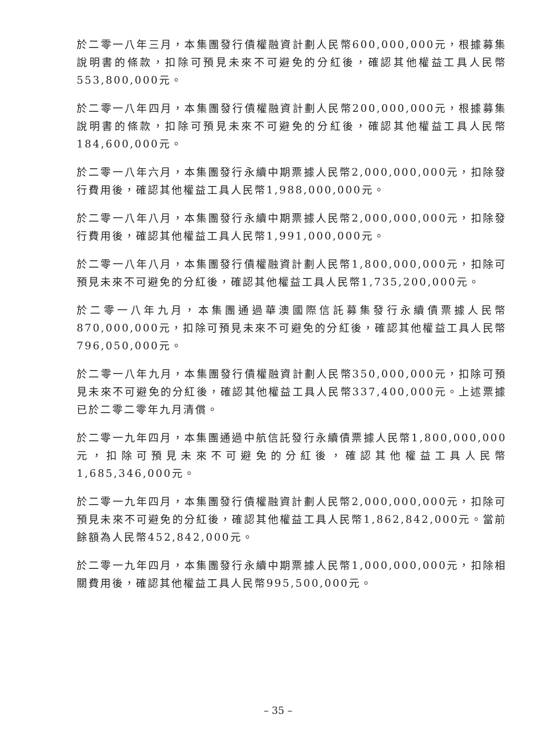於二零一八年三月，本集團發行債權融資計劃人民幣600,000,000元，根據募集說明書的條款，扣除可預見未來不可避免的分紅後，確認其他權益工具人民幣553,800,000元。
於二零一八年四月，本集團發行債權融資計劃人民幣200,000,000元，根據募集說明書的條款，扣除可預見未來不可避免的分紅後，確認其他權益工具人民幣184,600,000元。
於二零一八年六月，本集團發行永續中期票據人民幣2,000,000,000元，扣除發行費用後，確認其他權益工具人民幣1,988,000,000元。
於二零一八年八月，本集團發行永續中期票據人民幣2,000,000,000元，扣除發行費用後，確認其他權益工具人民幣1,991,000,000元。
於二零一八年八月，本集團發行債權融資計劃人民幣1,800,000,000元，扣除可預見未來不可避免的分紅後，確認其他權益工具人民幣1,735,200,000元。
於二零一八年九月，本集團通過華澳國際信託募集發行永續債票據人民幣870,000,000元，扣除可預見未來不可避免的分紅後，確認其他權益工具人民幣796,050,000元。
於二零一八年九月，本集團發行債權融資計劃人民幣350,000,000元，扣除可預見未來不可避免的分紅後，確認其他權益工具人民幣337,400,000元。上述票據已於二零二零年九月清償。
於二零一九年四月，本集團通過中航信託發行永續債票據人民幣1,800,000,000元，扣除可預見未來不可避免的分紅後，確認其他權益工具人民幣1,685,346,000元。
於二零一九年四月，本集團發行債權融資計劃人民幣2,000,000,000元，扣除可預見未來不可避免的分紅後，確認其他權益工具人民幣1,862,842,000元。當前餘額為人民幣452,842,000元。
於二零一九年四月，本集團發行永續中期票據人民幣1,000,000,000元，扣除相關費用後，確認其他權益工具人民幣995,500,000元。
– 35 –